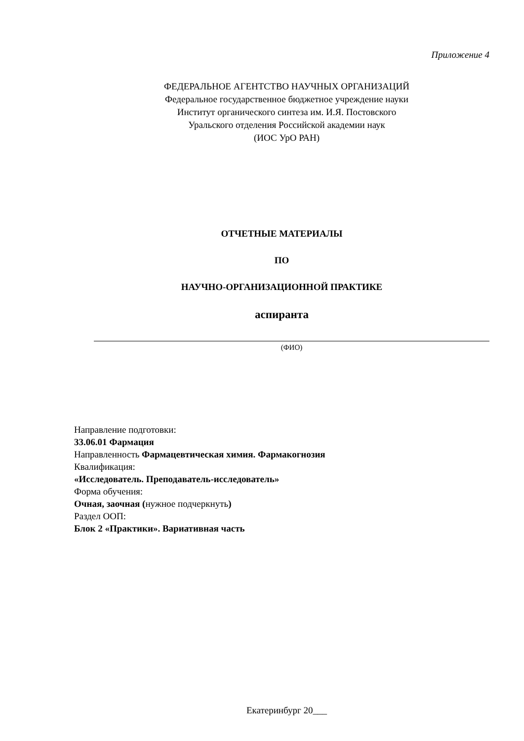Приложение 4
ФЕДЕРАЛЬНОЕ АГЕНТСТВО НАУЧНЫХ ОРГАНИЗАЦИЙ
Федеральное государственное бюджетное учреждение науки
Институт органического синтеза им. И.Я. Постовского
Уральского отделения Российской академии наук
(ИОС УрО РАН)
ОТЧЕТНЫЕ МАТЕРИАЛЫ
ПО
НАУЧНО-ОРГАНИЗАЦИОННОЙ ПРАКТИКЕ
аспиранта
(ФИО)
Направление подготовки:
33.06.01 Фармация
Направленность Фармацевтическая химия. Фармакогнозия
Квалификация:
«Исследователь. Преподаватель-исследователь»
Форма обучения:
Очная, заочная (нужное подчеркнуть)
Раздел ООП:
Блок 2 «Практики». Вариативная часть
Екатеринбург 20___